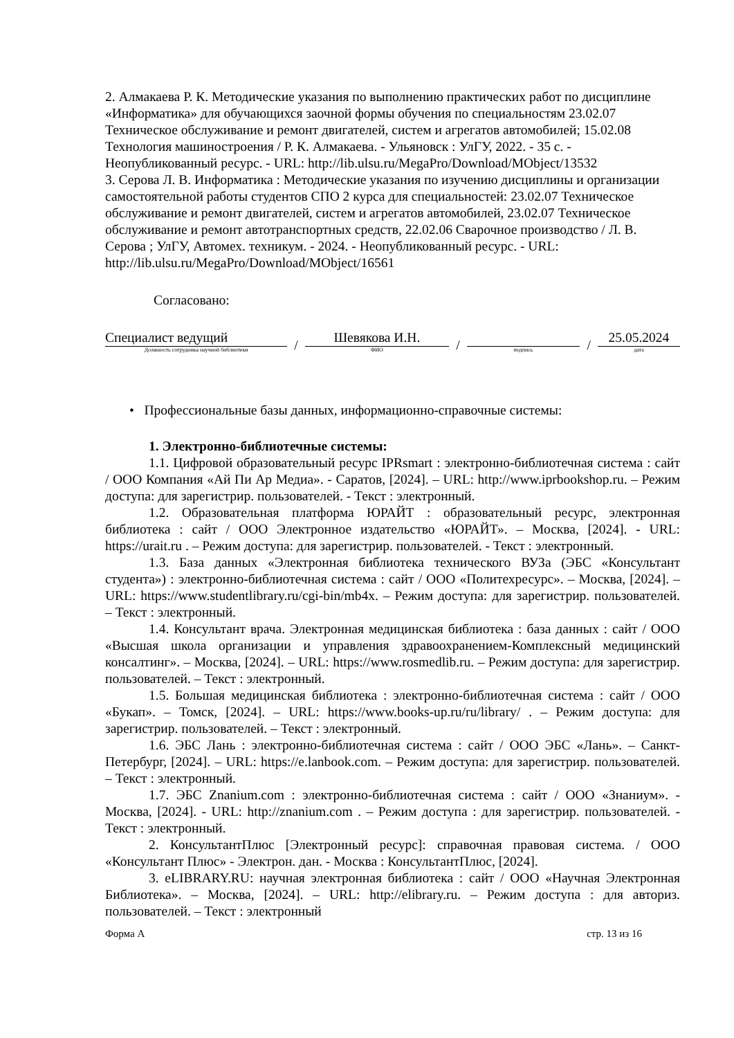2. Алмакаева Р. К. Методические указания по выполнению практических работ по дисциплине «Информатика» для обучающихся заочной формы обучения по специальностям 23.02.07 Техническое обслуживание и ремонт двигателей, систем и агрегатов автомобилей; 15.02.08 Технология машиностроения / Р. К. Алмакаева. - Ульяновск : УлГУ, 2022. - 35 с. - Неопубликованный ресурс. - URL: http://lib.ulsu.ru/MegaPro/Download/MObject/13532
3. Серова Л. В. Информатика : Методические указания по изучению дисциплины и организации самостоятельной работы студентов СПО 2 курса для специальностей: 23.02.07 Техническое обслуживание и ремонт двигателей, систем и агрегатов автомобилей, 23.02.07 Техническое обслуживание и ремонт автотранспортных средств, 22.02.06 Сварочное производство / Л. В. Серова ; УлГУ, Автомех. техникум. - 2024. - Неопубликованный ресурс. - URL: http://lib.ulsu.ru/MegaPro/Download/MObject/16561
Согласовано:
Специалист ведущий
Должность сотрудника научной библиотеки
/
Шевякова И.Н.
ФИО
/
подпись
/
25.05.2024
дата
• Профессиональные базы данных, информационно-справочные системы:
1. Электронно-библиотечные системы:
1.1. Цифровой образовательный ресурс IPRsmart : электронно-библиотечная система : сайт / ООО Компания «Ай Пи Ар Медиа». - Саратов, [2024]. – URL: http://www.iprbookshop.ru. – Режим доступа: для зарегистрир. пользователей. - Текст : электронный.
1.2. Образовательная платформа ЮРАЙТ : образовательный ресурс, электронная библиотека : сайт / ООО Электронное издательство «ЮРАЙТ». – Москва, [2024]. - URL: https://urait.ru . – Режим доступа: для зарегистрир. пользователей. - Текст : электронный.
1.3. База данных «Электронная библиотека технического ВУЗа (ЭБС «Консультант студента») : электронно-библиотечная система : сайт / ООО «Политехресурс». – Москва, [2024]. – URL: https://www.studentlibrary.ru/cgi-bin/mb4x. – Режим доступа: для зарегистрир. пользователей. – Текст : электронный.
1.4. Консультант врача. Электронная медицинская библиотека : база данных : сайт / ООО «Высшая школа организации и управления здравоохранением-Комплексный медицинский консалтинг». – Москва, [2024]. – URL: https://www.rosmedlib.ru. – Режим доступа: для зарегистрир. пользователей. – Текст : электронный.
1.5. Большая медицинская библиотека : электронно-библиотечная система : сайт / ООО «Букап». – Томск, [2024]. – URL: https://www.books-up.ru/ru/library/ . – Режим доступа: для зарегистрир. пользователей. – Текст : электронный.
1.6. ЭБС Лань : электронно-библиотечная система : сайт / ООО ЭБС «Лань». – Санкт-Петербург, [2024]. – URL: https://e.lanbook.com. – Режим доступа: для зарегистрир. пользователей. – Текст : электронный.
1.7. ЭБС Znanium.com : электронно-библиотечная система : сайт / ООО «Знаниум». - Москва, [2024]. - URL: http://znanium.com . – Режим доступа : для зарегистрир. пользователей. - Текст : электронный.
2. КонсультантПлюс [Электронный ресурс]: справочная правовая система. / ООО «Консультант Плюс» - Электрон. дан. - Москва : КонсультантПлюс, [2024].
3. eLIBRARY.RU: научная электронная библиотека : сайт / ООО «Научная Электронная Библиотека». – Москва, [2024]. – URL: http://elibrary.ru. – Режим доступа : для авториз. пользователей. – Текст : электронный
Форма А стр. 13 из 16